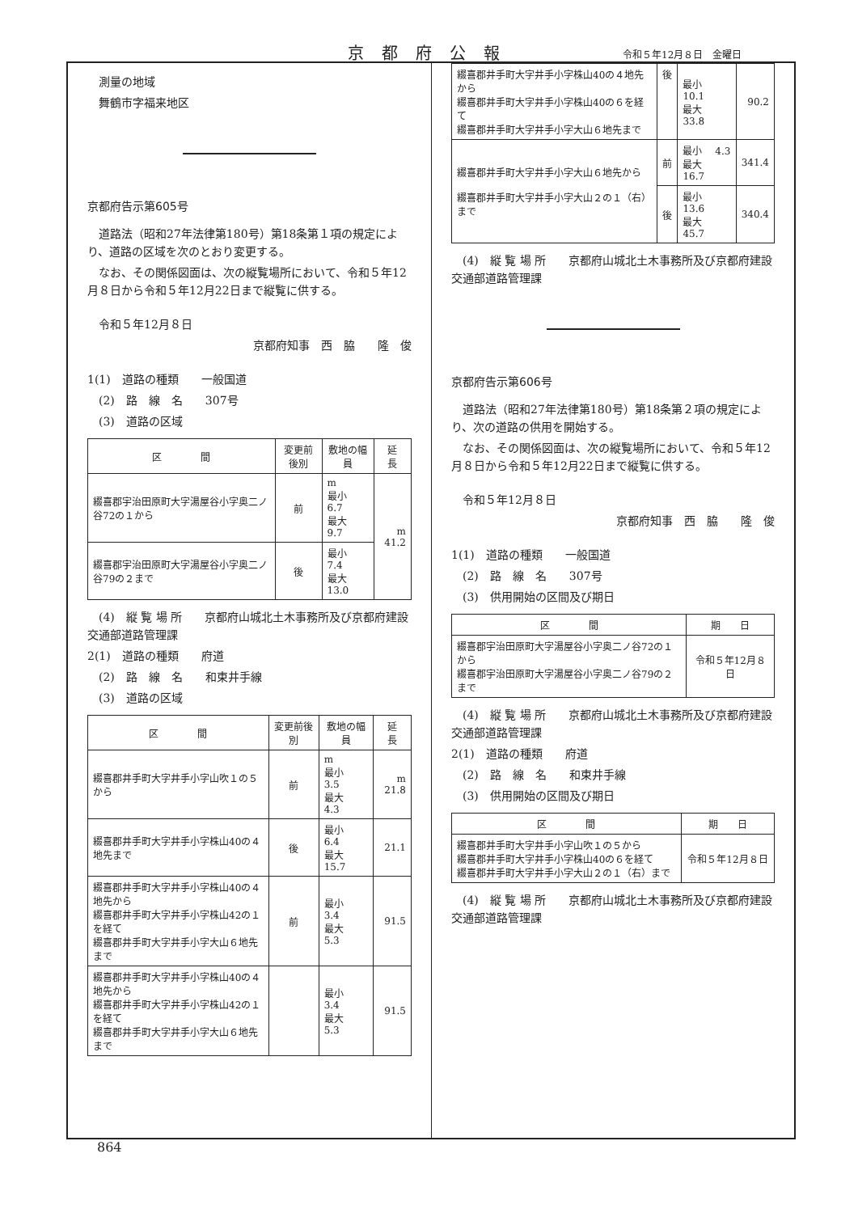京都府公報 令和５年12月８日　金曜日
　測量の地域
　舞鶴市字福来地区
京都府告示第605号
　道路法（昭和27年法律第180号）第18条第１項の規定により、道路の区域を次のとおり変更する。
　なお、その関係図面は、次の縦覧場所において、令和５年12月８日から令和５年12月22日まで縦覧に供する。
　令和５年12月８日
京都府知事　西　脇　　隆　俊　
1(1)　道路の種類　　一般国道
　(2)　路　線　名　　307号
　(3)　道路の区域
| 区 間 | 変更前後別 | 敷地の幅員 | 延 長 |
| --- | --- | --- | --- |
| 綴喜郡宇治田原町大字湯屋谷小字奥二ノ谷72の１から | 前 | m 最小 6.7 最大 9.7 | m 41.2 |
| 綴喜郡宇治田原町大字湯屋谷小字奥二ノ谷79の２まで | 後 | 最小 7.4 最大 13.0 | |
　(4)　縦 覧 場 所　　京都府山城北土木事務所及び京都府建設交通部道路管理課
2(1)　道路の種類　　府道
　(2)　路　線　名　　和束井手線
　(3)　道路の区域
| 区 間 | 変更前後別 | 敷地の幅員 | 延 長 |
| --- | --- | --- | --- |
| 綴喜郡井手町大字井手小字山吹１の５から | 前 | m 最小 3.5 最大 4.3 | m 21.8 |
| 綴喜郡井手町大字井手小字株山40の４地先まで | 後 | 最小 6.4 最大 15.7 | 21.1 |
| 綴喜郡井手町大字井手小字株山40の４地先から 綴喜郡井手町大字井手小字株山42の１を経て 綴喜郡井手町大字井手小字大山６地先まで | 前 | 最小 3.4 最大 5.3 | 91.5 |
| 綴喜郡井手町大字井手小字株山40の４地先から 綴喜郡井手町大字井手小字株山42の１を経て 綴喜郡井手町大字井手小字大山６地先まで | | 最小 3.4 最大 5.3 | 91.5 |
| 綴喜郡井手町大字井手小字株山40の４地先から 綴喜郡井手町大字井手小字株山40の６を経て 綴喜郡井手町大字井手小字大山６地先まで | 後 | 最小 10.1 最大 33.8 | 90.2 |
| 綴喜郡井手町大字井手小字大山６地先から 綴喜郡井手町大字井手小字大山２の１（右）まで | 前 | 最小 4.3 最大 16.7 | 341.4 |
| | 後 | 最小 13.6 最大 45.7 | 340.4 |
　(4)　縦 覧 場 所　　京都府山城北土木事務所及び京都府建設交通部道路管理課
京都府告示第606号
　道路法（昭和27年法律第180号）第18条第２項の規定により、次の道路の供用を開始する。
　なお、その関係図面は、次の縦覧場所において、令和５年12月８日から令和５年12月22日まで縦覧に供する。
　令和５年12月８日
京都府知事　西　脇　　隆　俊　
1(1)　道路の種類　　一般国道
　(2)　路　線　名　　307号
　(3)　供用開始の区間及び期日
| 区 間 | 期 日 |
| --- | --- |
| 綴喜郡宇治田原町大字湯屋谷小字奥二ノ谷72の１から 綴喜郡宇治田原町大字湯屋谷小字奥二ノ谷79の２まで | 令和５年12月８日 |
　(4)　縦 覧 場 所　　京都府山城北土木事務所及び京都府建設交通部道路管理課
2(1)　道路の種類　　府道
　(2)　路　線　名　　和束井手線
　(3)　供用開始の区間及び期日
| 区 間 | 期 日 |
| --- | --- |
| 綴喜郡井手町大字井手小字山吹１の５から 綴喜郡井手町大字井手小字株山40の６を経て 綴喜郡井手町大字井手小字大山２の１（右）まで | 令和５年12月８日 |
　(4)　縦 覧 場 所　　京都府山城北土木事務所及び京都府建設交通部道路管理課
864